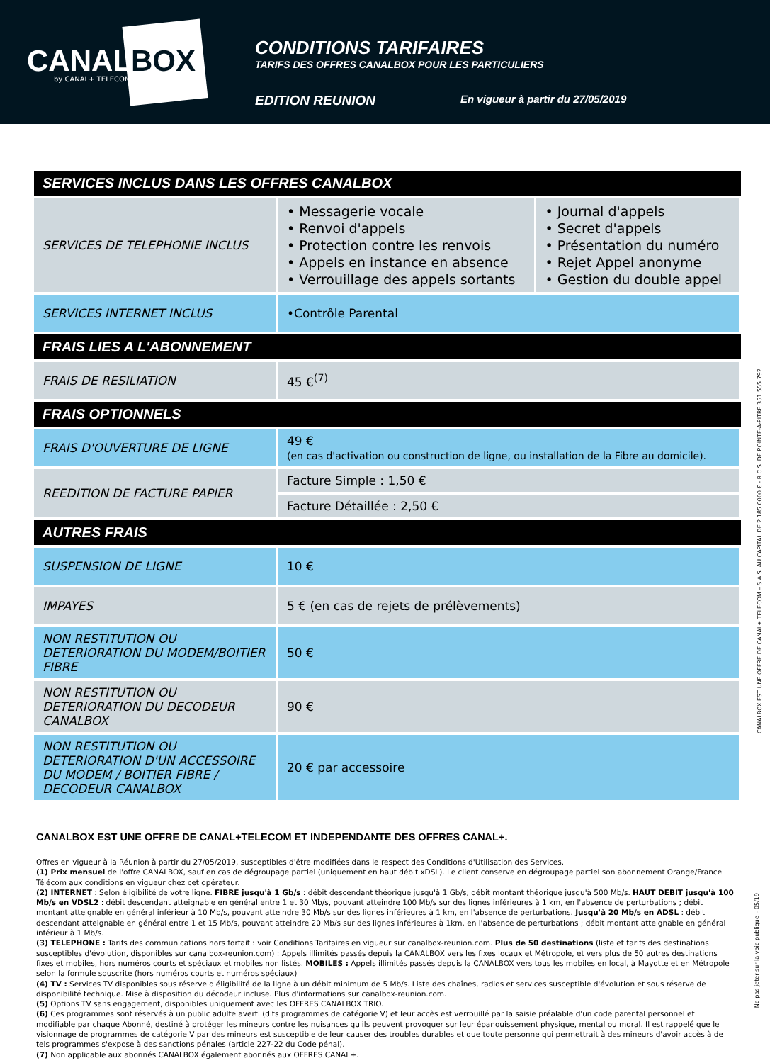CANALBOX by CANAL+ TELECOM
CONDITIONS TARIFAIRES
TARIFS DES OFFRES CANALBOX POUR LES PARTICULIERS
EDITION REUNION En vigueur à partir du 27/05/2019
| SERVICES INCLUS DANS LES OFFRES CANALBOX | | |
| --- | --- | --- |
| SERVICES DE TELEPHONIE INCLUS | • Messagerie vocale • Renvoi d'appels • Protection contre les renvois • Appels en instance en absence • Verrouillage des appels sortants | • Journal d'appels • Secret d'appels • Présentation du numéro • Rejet Appel anonyme • Gestion du double appel |
| SERVICES INTERNET INCLUS | •Contrôle Parental | |
| FRAIS LIES A L'ABONNEMENT | | |
| FRAIS DE RESILIATION | 45 €<sup>(7)</sup> | |
| FRAIS OPTIONNELS | | |
| FRAIS D'OUVERTURE DE LIGNE | 49 € (en cas d'activation ou construction de ligne, ou installation de la Fibre au domicile). | |
| REEDITION DE FACTURE PAPIER | Facture Simple : 1,50 € | |
| | Facture Détaillée : 2,50 € | |
| AUTRES FRAIS | | |
| SUSPENSION DE LIGNE | 10 € | |
| IMPAYES | 5 € (en cas de rejets de prélèvements) | |
| NON RESTITUTION OU DETERIORATION DU MODEM/BOITIER FIBRE | 50 € | |
| NON RESTITUTION OU DETERIORATION DU DECODEUR CANALBOX | 90 € | |
| NON RESTITUTION OU DETERIORATION D'UN ACCESSOIRE DU MODEM / BOITIER FIBRE / DECODEUR CANALBOX | 20 € par accessoire | |
CANALBOX EST UNE OFFRE DE CANAL+TELECOM ET INDEPENDANTE DES OFFRES CANAL+.
Offres en vigueur à la Réunion à partir du 27/05/2019, susceptibles d'être modifiées dans le respect des Conditions d'Utilisation des Services.
(1) Prix mensuel de l'offre CANALBOX, sauf en cas de dégroupage partiel (uniquement en haut débit xDSL). Le client conserve en dégroupage partiel son abonnement Orange/France Télécom aux conditions en vigueur chez cet opérateur.
(2) INTERNET : Selon éligibilité de votre ligne. FIBRE jusqu'à 1 Gb/s : débit descendant théorique jusqu'à 1 Gb/s, débit montant théorique jusqu'à 500 Mb/s. HAUT DEBIT jusqu'à 100 Mb/s en VDSL2 : débit descendant atteignable en général entre 1 et 30 Mb/s, pouvant atteindre 100 Mb/s sur des lignes inférieures à 1 km, en l'absence de perturbations ; débit montant atteignable en général inférieur à 10 Mb/s, pouvant atteindre 30 Mb/s sur des lignes inférieures à 1 km, en l'absence de perturbations. Jusqu'à 20 Mb/s en ADSL : débit descendant atteignable en général entre 1 et 15 Mb/s, pouvant atteindre 20 Mb/s sur des lignes inférieures à 1km, en l'absence de perturbations ; débit montant atteignable en général inférieur à 1 Mb/s.
(3) TELEPHONE : Tarifs des communications hors forfait : voir Conditions Tarifaires en vigueur sur canalbox-reunion.com. Plus de 50 destinations (liste et tarifs des destinations susceptibles d'évolution, disponibles sur canalbox-reunion.com) : Appels illimités passés depuis la CANALBOX vers les fixes locaux et Métropole, et vers plus de 50 autres destinations fixes et mobiles, hors numéros courts et spéciaux et mobiles non listés. MOBILES : Appels illimités passés depuis la CANALBOX vers tous les mobiles en local, à Mayotte et en Métropole selon la formule souscrite (hors numéros courts et numéros spéciaux)
(4) TV : Services TV disponibles sous réserve d'éligibilité de la ligne à un débit minimum de 5 Mb/s. Liste des chaînes, radios et services susceptible d'évolution et sous réserve de disponibilité technique. Mise à disposition du décodeur incluse. Plus d'informations sur canalbox-reunion.com.
(5) Options TV sans engagement, disponibles uniquement avec les OFFRES CANALBOX TRIO.
(6) Ces programmes sont réservés à un public adulte averti (dits programmes de catégorie V) et leur accès est verrouillé par la saisie préalable d'un code parental personnel et modifiable par chaque Abonné, destiné à protéger les mineurs contre les nuisances qu'ils peuvent provoquer sur leur épanouissement physique, mental ou moral. Il est rappelé que le visionnage de programmes de catégorie V par des mineurs est susceptible de leur causer des troubles durables et que toute personne qui permettrait à des mineurs d'avoir accès à de tels programmes s'expose à des sanctions pénales (article 227-22 du Code pénal).
(7) Non applicable aux abonnés CANALBOX également abonnés aux OFFRES CANAL+.
CANALBOX EST UNE OFFRE DE CANAL+ TELECOM – S.A.S. AU CAPITAL DE 2 185 0000 € - R.C.S. DE POINTE-A-PITRE 351 555 792
Ne pas jeter sur la voie publique – 05/19